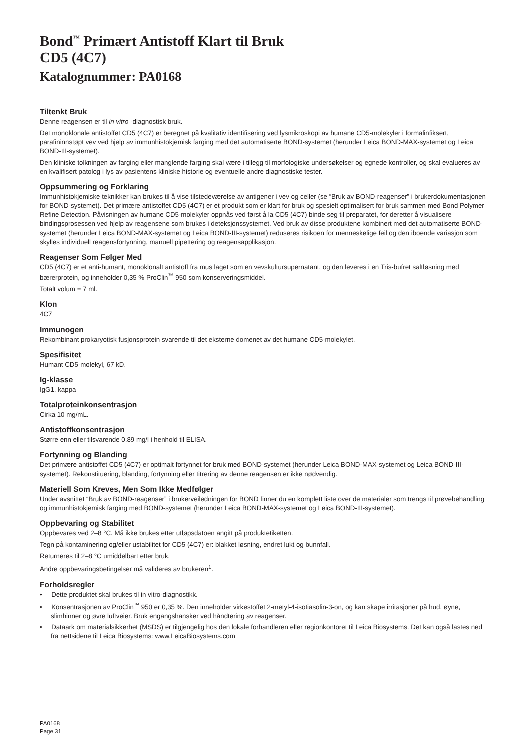Bond<sup>™</sup> Primært Antistoff Klart til Bruk
CD5 (4C7)
Katalognummer: PA0168
Tiltenkt Bruk
Denne reagensen er til in vitro -diagnostisk bruk.
Det monoklonale antistoffet CD5 (4C7) er beregnet på kvalitativ identifisering ved lysmikroskopi av humane CD5-molekyler i formalinfiksert, parafininnstøpt vev ved hjelp av immunhistokjemisk farging med det automatiserte BOND-systemet (herunder Leica BOND-MAX-systemet og Leica BOND-III-systemet).
Den kliniske tolkningen av farging eller manglende farging skal være i tillegg til morfologiske undersøkelser og egnede kontroller, og skal evalueres av en kvalifisert patolog i lys av pasientens kliniske historie og eventuelle andre diagnostiske tester.
Oppsummering og Forklaring
Immunhistokjemiske teknikker kan brukes til å vise tilstedeværelse av antigener i vev og celler (se “Bruk av BOND-reagenser” i brukerdokumentasjonen for BOND-systemet). Det primære antistoffet CD5 (4C7) er et produkt som er klart for bruk og spesielt optimalisert for bruk sammen med Bond Polymer Refine Detection. Påvisningen av humane CD5-molekyler oppnås ved først å la CD5 (4C7) binde seg til preparatet, for deretter å visualisere bindingsprosessen ved hjelp av reagensene som brukes i deteksjonssystemet. Ved bruk av disse produktene kombinert med det automatiserte BOND-systemet (herunder Leica BOND-MAX-systemet og Leica BOND-III-systemet) reduseres risikoen for menneskelige feil og den iboende variasjon som skylles individuell reagensfortynning, manuell pipettering og reagensapplikasjon.
Reagenser Som Følger Med
CD5 (4C7) er et anti-humant, monoklonalt antistoff fra mus laget som en vevskultursupernatant, og den leveres i en Tris-bufret saltløsning med bærerprotein, og inneholder 0,35 % ProClin<sup>™</sup> 950 som konserveringsmiddel.
Totalt volum = 7 ml.
Klon
4C7
Immunogen
Rekombinant prokaryotisk fusjonsprotein svarende til det eksterne domenet av det humane CD5-molekylet.
Spesifisitet
Humant CD5-molekyl, 67 kD.
Ig-klasse
IgG1, kappa
Totalproteinkonsentrasjon
Cirka 10 mg/mL.
Antistoffkonsentrasjon
Større enn eller tilsvarende 0,89 mg/l i henhold til ELISA.
Fortynning og Blanding
Det primære antistoffet CD5 (4C7) er optimalt fortynnet for bruk med BOND-systemet (herunder Leica BOND-MAX-systemet og Leica BOND-III-systemet). Rekonstituering, blanding, fortynning eller titrering av denne reagensen er ikke nødvendig.
Materiell Som Kreves, Men Som Ikke Medfølger
Under avsnittet “Bruk av BOND-reagenser” i brukerveiledningen for BOND finner du en komplett liste over de materialer som trengs til prøvebehandling og immunhistokjemisk farging med BOND-systemet (herunder Leica BOND-MAX-systemet og Leica BOND-III-systemet).
Oppbevaring og Stabilitet
Oppbevares ved 2–8 °C. Må ikke brukes etter utløpsdatoen angitt på produktetiketten.
Tegn på kontaminering og/eller ustabilitet for CD5 (4C7) er: blakket løsning, endret lukt og bunnfall.
Returneres til 2–8 °C umiddelbart etter bruk.
Andre oppbevaringsbetingelser må valideres av brukeren<sup>1</sup>.
Forholdsregler
• Dette produktet skal brukes til in vitro-diagnostikk.
• Konsentrasjonen av ProClin<sup>™</sup> 950 er 0,35 %. Den inneholder virkestoffet 2-metyl-4-isotiasolin-3-on, og kan skape irritasjoner på hud, øyne, slimhinner og øvre luftveier. Bruk engangshansker ved håndtering av reagenser.
• Dataark om materialsikkerhet (MSDS) er tilgjengelig hos den lokale forhandleren eller regionkontoret til Leica Biosystems. Det kan også lastes ned fra nettsidene til Leica Biosystems: www.LeicaBiosystems.com
PA0168
Page 31